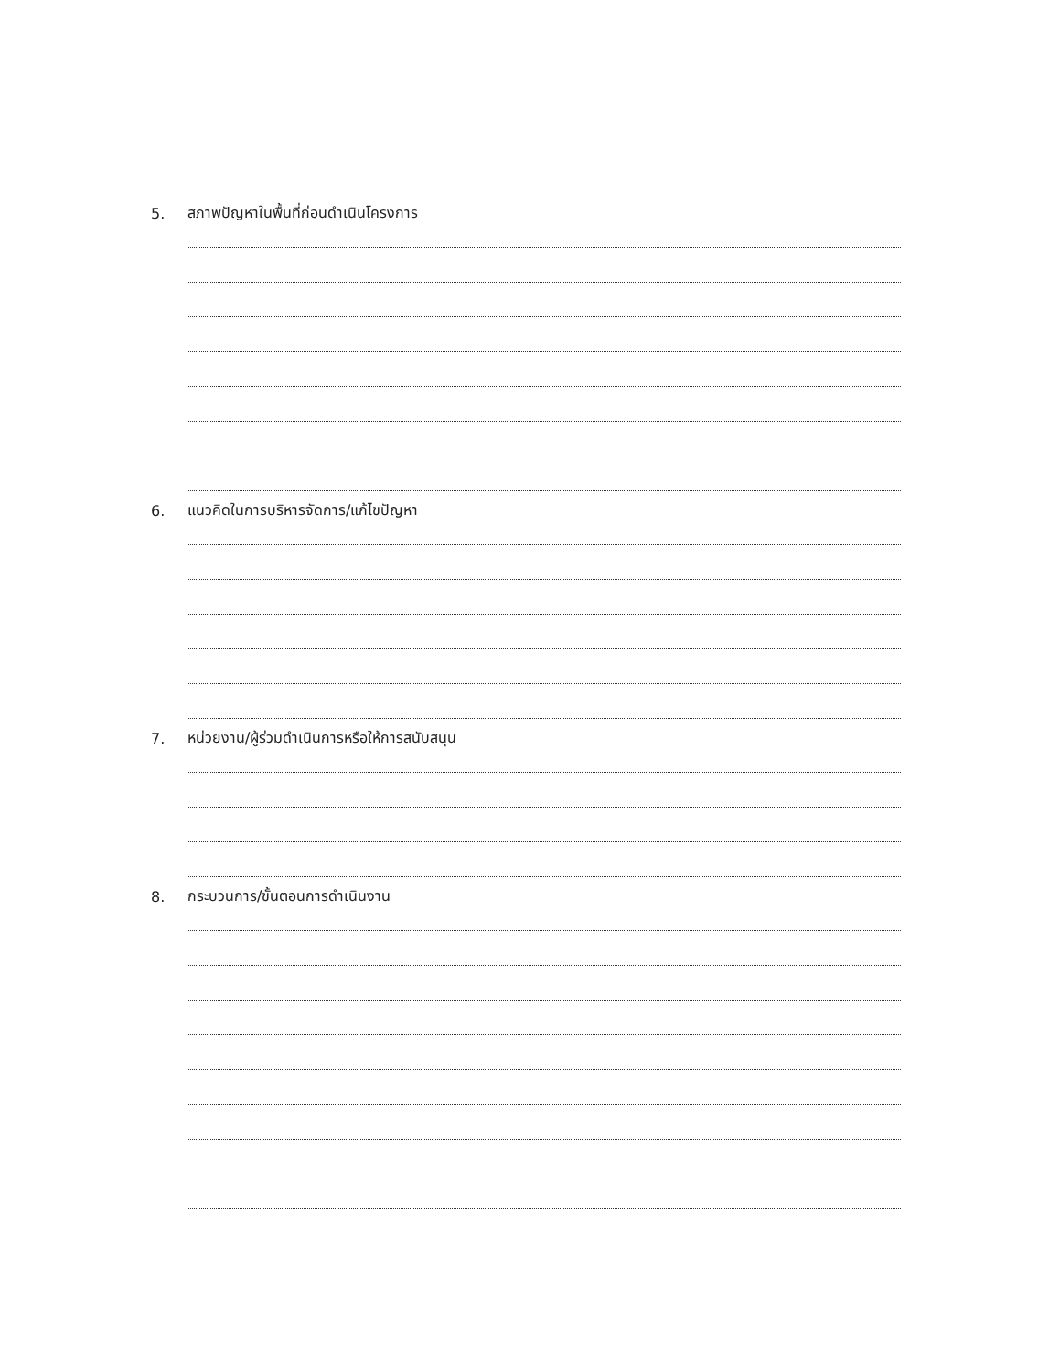5. สภาพปัญหาในพื้นที่ก่อนดำเนินโครงการ
6. แนวคิดในการบริหารจัดการ/แก้ไขปัญหา
7. หน่วยงาน/ผู้ร่วมดำเนินการหรือให้การสนับสนุน
8. กระบวนการ/ขั้นตอนการดำเนินงาน